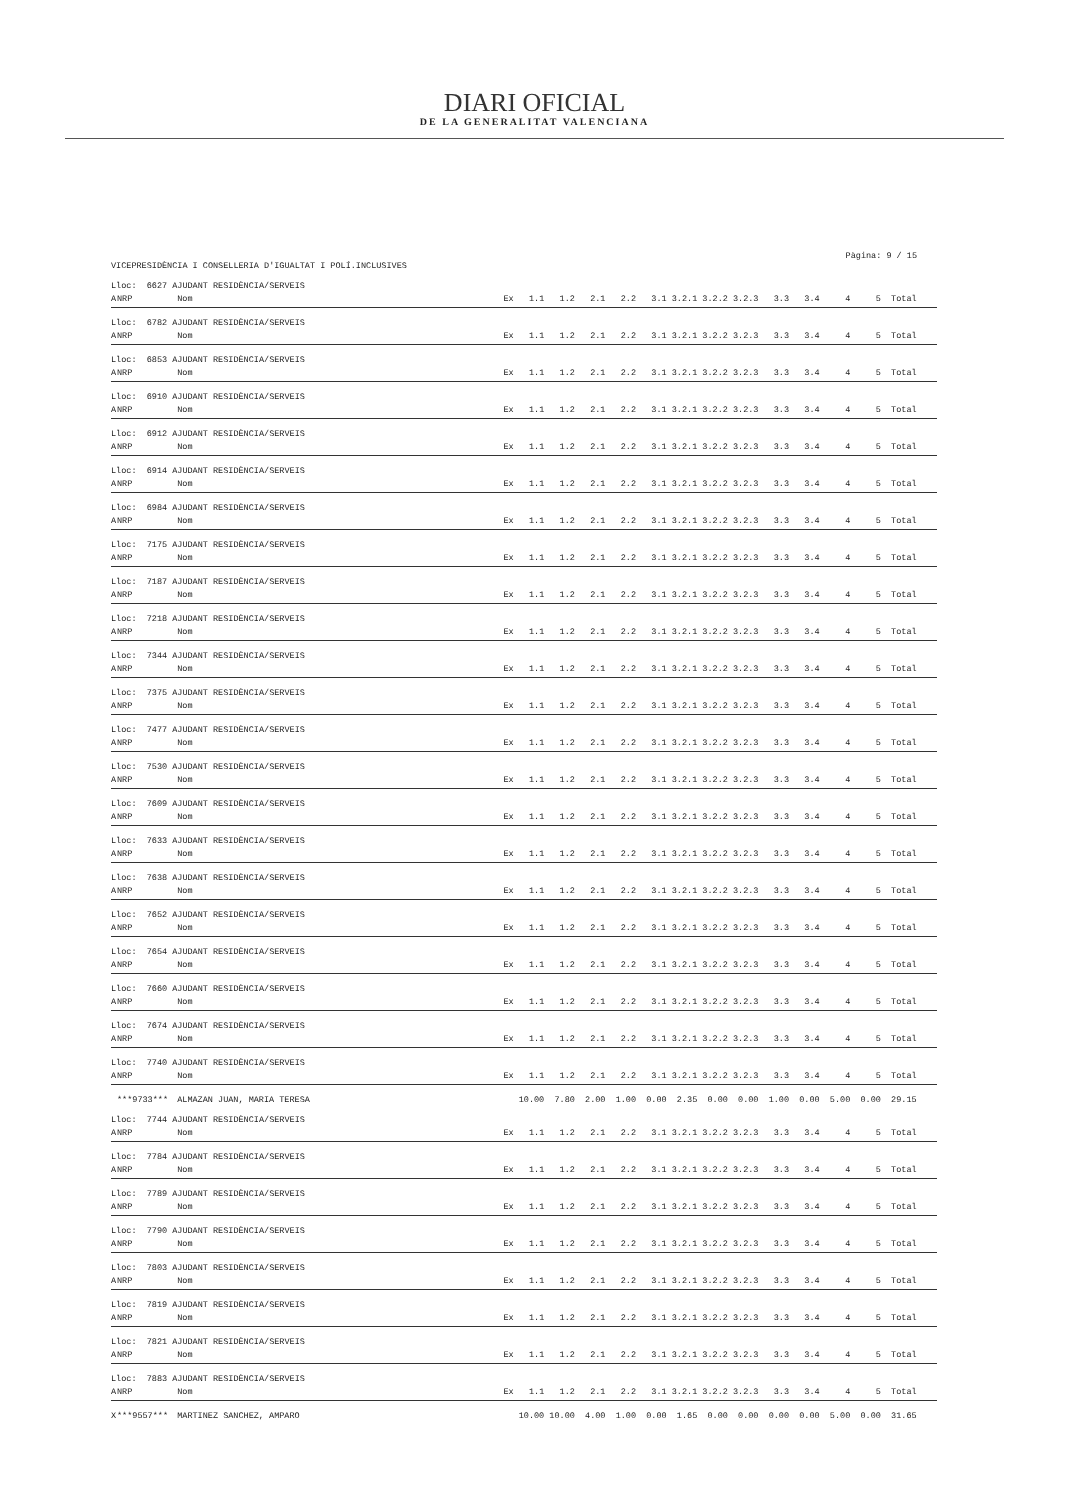DIARI OFICIAL
DE LA GENERALITAT VALENCIANA
Pàgina: 9 / 15
VICEPRESIDÈNCIA I CONSELLERIA D'IGUALTAT I POLÍ.INCLUSIVES
| Lloc: 6627 AJUDANT RESIDÈNCIA/SERVEIS | | | | |
| A | NRP | Nom | | Ex 1.1 1.2 2.1 2.2 3.1 3.2.1 3.2.2 3.2.3 3.3 3.4 4 5 Total |
| Lloc: 6782 AJUDANT RESIDÈNCIA/SERVEIS | | | | |
| A | NRP | Nom | | Ex 1.1 1.2 2.1 2.2 3.1 3.2.1 3.2.2 3.2.3 3.3 3.4 4 5 Total |
| Lloc: 6853 AJUDANT RESIDÈNCIA/SERVEIS | | | | |
| A | NRP | Nom | | Ex 1.1 1.2 2.1 2.2 3.1 3.2.1 3.2.2 3.2.3 3.3 3.4 4 5 Total |
| Lloc: 6910 AJUDANT RESIDÈNCIA/SERVEIS | | | | |
| A | NRP | Nom | | Ex 1.1 1.2 2.1 2.2 3.1 3.2.1 3.2.2 3.2.3 3.3 3.4 4 5 Total |
| Lloc: 6912 AJUDANT RESIDÈNCIA/SERVEIS | | | | |
| A | NRP | Nom | | Ex 1.1 1.2 2.1 2.2 3.1 3.2.1 3.2.2 3.2.3 3.3 3.4 4 5 Total |
| Lloc: 6914 AJUDANT RESIDÈNCIA/SERVEIS | | | | |
| A | NRP | Nom | | Ex 1.1 1.2 2.1 2.2 3.1 3.2.1 3.2.2 3.2.3 3.3 3.4 4 5 Total |
| Lloc: 6984 AJUDANT RESIDÈNCIA/SERVEIS | | | | |
| A | NRP | Nom | | Ex 1.1 1.2 2.1 2.2 3.1 3.2.1 3.2.2 3.2.3 3.3 3.4 4 5 Total |
| Lloc: 7175 AJUDANT RESIDÈNCIA/SERVEIS | | | | |
| A | NRP | Nom | | Ex 1.1 1.2 2.1 2.2 3.1 3.2.1 3.2.2 3.2.3 3.3 3.4 4 5 Total |
| Lloc: 7187 AJUDANT RESIDÈNCIA/SERVEIS | | | | |
| A | NRP | Nom | | Ex 1.1 1.2 2.1 2.2 3.1 3.2.1 3.2.2 3.2.3 3.3 3.4 4 5 Total |
| Lloc: 7218 AJUDANT RESIDÈNCIA/SERVEIS | | | | |
| A | NRP | Nom | | Ex 1.1 1.2 2.1 2.2 3.1 3.2.1 3.2.2 3.2.3 3.3 3.4 4 5 Total |
| Lloc: 7344 AJUDANT RESIDÈNCIA/SERVEIS | | | | |
| A | NRP | Nom | | Ex 1.1 1.2 2.1 2.2 3.1 3.2.1 3.2.2 3.2.3 3.3 3.4 4 5 Total |
| Lloc: 7375 AJUDANT RESIDÈNCIA/SERVEIS | | | | |
| A | NRP | Nom | | Ex 1.1 1.2 2.1 2.2 3.1 3.2.1 3.2.2 3.2.3 3.3 3.4 4 5 Total |
| Lloc: 7477 AJUDANT RESIDÈNCIA/SERVEIS | | | | |
| A | NRP | Nom | | Ex 1.1 1.2 2.1 2.2 3.1 3.2.1 3.2.2 3.2.3 3.3 3.4 4 5 Total |
| Lloc: 7530 AJUDANT RESIDÈNCIA/SERVEIS | | | | |
| A | NRP | Nom | | Ex 1.1 1.2 2.1 2.2 3.1 3.2.1 3.2.2 3.2.3 3.3 3.4 4 5 Total |
| Lloc: 7609 AJUDANT RESIDÈNCIA/SERVEIS | | | | |
| A | NRP | Nom | | Ex 1.1 1.2 2.1 2.2 3.1 3.2.1 3.2.2 3.2.3 3.3 3.4 4 5 Total |
| Lloc: 7633 AJUDANT RESIDÈNCIA/SERVEIS | | | | |
| A | NRP | Nom | | Ex 1.1 1.2 2.1 2.2 3.1 3.2.1 3.2.2 3.2.3 3.3 3.4 4 5 Total |
| Lloc: 7638 AJUDANT RESIDÈNCIA/SERVEIS | | | | |
| A | NRP | Nom | | Ex 1.1 1.2 2.1 2.2 3.1 3.2.1 3.2.2 3.2.3 3.3 3.4 4 5 Total |
| Lloc: 7652 AJUDANT RESIDÈNCIA/SERVEIS | | | | |
| A | NRP | Nom | | Ex 1.1 1.2 2.1 2.2 3.1 3.2.1 3.2.2 3.2.3 3.3 3.4 4 5 Total |
| Lloc: 7654 AJUDANT RESIDÈNCIA/SERVEIS | | | | |
| A | NRP | Nom | | Ex 1.1 1.2 2.1 2.2 3.1 3.2.1 3.2.2 3.2.3 3.3 3.4 4 5 Total |
| Lloc: 7660 AJUDANT RESIDÈNCIA/SERVEIS | | | | |
| A | NRP | Nom | | Ex 1.1 1.2 2.1 2.2 3.1 3.2.1 3.2.2 3.2.3 3.3 3.4 4 5 Total |
| Lloc: 7674 AJUDANT RESIDÈNCIA/SERVEIS | | | | |
| A | NRP | Nom | | Ex 1.1 1.2 2.1 2.2 3.1 3.2.1 3.2.2 3.2.3 3.3 3.4 4 5 Total |
| Lloc: 7740 AJUDANT RESIDÈNCIA/SERVEIS | | | | |
| A | NRP | Nom | | Ex 1.1 1.2 2.1 2.2 3.1 3.2.1 3.2.2 3.2.3 3.3 3.4 4 5 Total |
| | ***9733*** | ALMAZAN JUAN, MARIA TERESA | | 10.00 7.80 2.00 1.00 0.00 2.35 0.00 0.00 1.00 0.00 5.00 0.00 29.15 |
| Lloc: 7744 AJUDANT RESIDÈNCIA/SERVEIS | | | | |
| A | NRP | Nom | | Ex 1.1 1.2 2.1 2.2 3.1 3.2.1 3.2.2 3.2.3 3.3 3.4 4 5 Total |
| Lloc: 7784 AJUDANT RESIDÈNCIA/SERVEIS | | | | |
| A | NRP | Nom | | Ex 1.1 1.2 2.1 2.2 3.1 3.2.1 3.2.2 3.2.3 3.3 3.4 4 5 Total |
| Lloc: 7789 AJUDANT RESIDÈNCIA/SERVEIS | | | | |
| A | NRP | Nom | | Ex 1.1 1.2 2.1 2.2 3.1 3.2.1 3.2.2 3.2.3 3.3 3.4 4 5 Total |
| Lloc: 7790 AJUDANT RESIDÈNCIA/SERVEIS | | | | |
| A | NRP | Nom | | Ex 1.1 1.2 2.1 2.2 3.1 3.2.1 3.2.2 3.2.3 3.3 3.4 4 5 Total |
| Lloc: 7803 AJUDANT RESIDÈNCIA/SERVEIS | | | | |
| A | NRP | Nom | | Ex 1.1 1.2 2.1 2.2 3.1 3.2.1 3.2.2 3.2.3 3.3 3.4 4 5 Total |
| Lloc: 7819 AJUDANT RESIDÈNCIA/SERVEIS | | | | |
| A | NRP | Nom | | Ex 1.1 1.2 2.1 2.2 3.1 3.2.1 3.2.2 3.2.3 3.3 3.4 4 5 Total |
| Lloc: 7821 AJUDANT RESIDÈNCIA/SERVEIS | | | | |
| A | NRP | Nom | | Ex 1.1 1.2 2.1 2.2 3.1 3.2.1 3.2.2 3.2.3 3.3 3.4 4 5 Total |
| Lloc: 7883 AJUDANT RESIDÈNCIA/SERVEIS | | | | |
| A | NRP | Nom | | Ex 1.1 1.2 2.1 2.2 3.1 3.2.1 3.2.2 3.2.3 3.3 3.4 4 5 Total |
| X | ***9557*** | MARTINEZ SANCHEZ, AMPARO | | 10.00 10.00 4.00 1.00 0.00 1.65 0.00 0.00 0.00 0.00 5.00 0.00 31.65 |